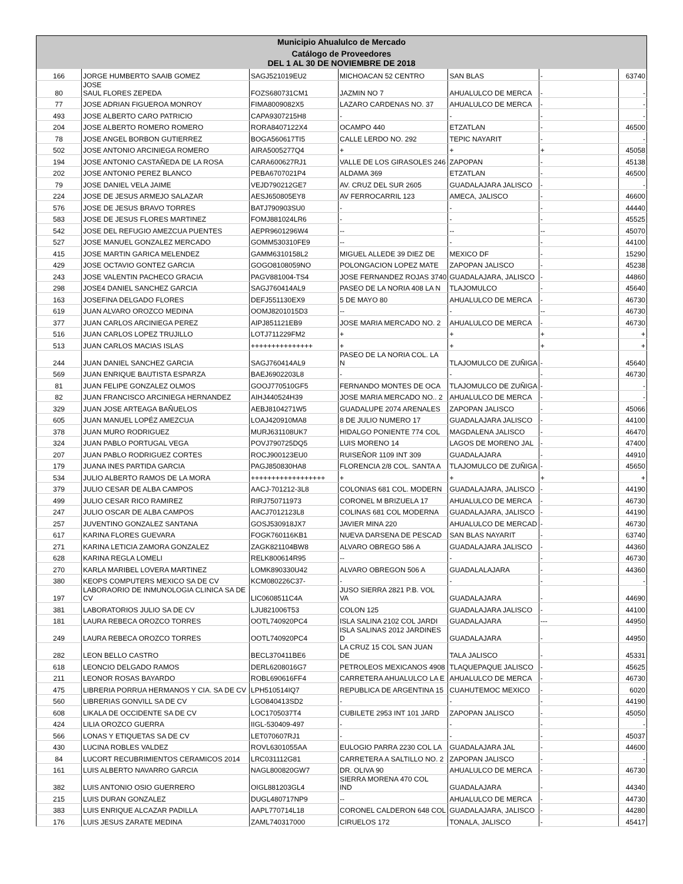| Municipio Ahualulco de Mercado | | | | | | |
| --- | --- | --- | --- | --- | --- | --- |
| Catálogo de Proveedores DEL 1 AL 30 DE NOVIEMBRE DE 2018 | | | | | | |
| 166 | JORGE HUMBERTO SAAIB GOMEZ | SAGJ521019EU2 | MICHOACAN 52 CENTRO | SAN BLAS | - | 63740 |
| 80 | JOSE SAUL FLORES ZEPEDA | FOZS680731CM1 | JAZMIN NO 7 | AHUALULCO DE MERCA | - | - |
| 77 | JOSE ADRIAN FIGUEROA MONROY | FIMA8009082X5 | LAZARO CARDENAS NO. 37 | AHUALULCO DE MERCA | - | - |
| 493 | JOSE ALBERTO CARO PATRICIO | CAPA9307215H8 | - | - | - | - |
| 204 | JOSE ALBERTO ROMERO ROMERO | RORA8407122X4 | OCAMPO 440 | ETZATLAN | - | 46500 |
| 78 | JOSE ANGEL BORBON GUTIERREZ | BOGA560617TI5 | CALLE LERDO NO. 292 | TEPIC NAYARIT | - | - |
| 502 | JOSE ANTONIO ARCINIEGA ROMERO | AIRA5005277Q4 | + | + | + | 45058 |
| 194 | JOSE ANTONIO CASTAÑEDA DE LA ROSA | CARA600627RJ1 | VALLE DE LOS GIRASOLES 246 | ZAPOPAN | - | 45138 |
| 202 | JOSE ANTONIO PEREZ BLANCO | PEBA6707021P4 | ALDAMA 369 | ETZATLAN | - | 46500 |
| 79 | JOSE DANIEL VELA JAIME | VEJD790212GE7 | AV. CRUZ DEL SUR 2605 | GUADALAJARA JALISCO | - | - |
| 224 | JOSE DE JESUS ARMEJO SALAZAR | AESJ650805EY8 | AV FERROCARRIL 123 | AMECA, JALISCO | - | 46600 |
| 576 | JOSE DE JESUS BRAVO TORRES | BATJ790903SU0 | - | - | - | 44440 |
| 583 | JOSE DE JESUS FLORES MARTINEZ | FOMJ881024LR6 | - | - | - | 45525 |
| 542 | JOSE DEL REFUGIO AMEZCUA PUENTES | AEPR9601296W4 | -- | -- | -- | 45070 |
| 527 | JOSE MANUEL GONZALEZ MERCADO | GOMM530310FE9 | -- | - | - | 44100 |
| 415 | JOSE MARTIN GARICA MELENDEZ | GAMM6310158L2 | MIGUEL ALLEDE 39 DIEZ DE | MEXICO DF | - | 15290 |
| 429 | JOSE OCTAVIO GONTEZ GARCIA | GOGO8108059NO | POLONGACION LOPEZ MATE | ZAPOPAN JALISCO | - | 45238 |
| 243 | JOSE VALENTIN PACHECO GRACIA | PAGV881004-TS4 | JOSE FERNANDEZ ROJAS 3740 | GUADALAJARA, JALISCO | - | 44860 |
| 298 | JOSE4 DANIEL SANCHEZ GARCIA | SAGJ760414AL9 | PASEO DE LA NORIA 408 LA N | TLAJOMULCO | - | 45640 |
| 163 | JOSEFINA DELGADO FLORES | DEFJ551130EX9 | 5 DE MAYO 80 | AHUALULCO DE MERCA | - | 46730 |
| 619 | JUAN ALVARO OROZCO MEDINA | OOMJ8201015D3 | -- | - | -- | 46730 |
| 377 | JUAN CARLOS ARCINIEGA PEREZ | AIPJ851121EB9 | JOSE MARIA MERCADO NO. 2 | AHUALULCO DE MERCA | - | 46730 |
| 516 | JUAN CARLOS LOPEZ TRUJILLO | LOTJ711229FM2 | + | + | + | + |
| 513 | JUAN CARLOS MACIAS ISLAS | +++++++++++++++ | + | + | + | + |
| 244 | JUAN DANIEL SANCHEZ GARCIA | SAGJ760414AL9 | PASEO DE LA NORIA COL. LA N | TLAJOMULCO DE ZUÑIGA | - | 45640 |
| 569 | JUAN ENRIQUE BAUTISTA ESPARZA | BAEJ6902203L8 | - | - | - | 46730 |
| 81 | JUAN FELIPE GONZALEZ OLMOS | GOOJ770510GF5 | FERNANDO MONTES DE OCA | TLAJOMULCO DE ZUÑIGA | - | - |
| 82 | JUAN FRANCISCO ARCINIEGA HERNANDEZ | AIHJ440524H39 | JOSE MARIA MERCADO NO.. 2 | AHUALULCO DE MERCA | - | - |
| 329 | JUAN JOSE ARTEAGA BAÑUELOS | AEBJ8104271W5 | GUADALUPE 2074 ARENALES | ZAPOPAN JALISCO | - | 45066 |
| 605 | JUAN MANUEL LOPÉZ AMEZCUA | LOAJ420910MA8 | 8 DE JULIO NUMERO 17 | GUADALAJARA JALISCO | - | 44100 |
| 378 | JUAN MURO RODRIGUEZ | MURJ631108UK7 | HIDALGO PONIENTE 774 COL | MAGDALENA JALISCO | - | 46470 |
| 324 | JUAN PABLO PORTUGAL VEGA | POVJ790725DQ5 | LUIS MORENO 14 | LAGOS DE MORENO JAL | - | 47400 |
| 207 | JUAN PABLO RODRIGUEZ CORTES | ROCJ900123EU0 | RUISEÑOR 1109 INT 309 | GUADALAJARA | - | 44910 |
| 179 | JUANA INES PARTIDA GARCIA | PAGJ850830HA8 | FLORENCIA 2/8 COL. SANTA A | TLAJOMULCO DE ZUÑIGA | - | 45650 |
| 534 | JULIO ALBERTO RAMOS DE LA MORA | ++++++++++++++++++ | + | + | + | + |
| 379 | JULIO CESAR DE ALBA CAMPOS | AACJ-701212-3L8 | COLONIAS 681 COL. MODERN | GUADALAJARA, JALISCO | - | 44190 |
| 499 | JULIO CESAR RICO RAMIREZ | RIRJ750711973 | CORONEL M BRIZUELA 17 | AHUALULCO DE MERCA | - | 46730 |
| 247 | JULIO OSCAR DE ALBA CAMPOS | AACJ7012123L8 | COLINAS 681 COL MODERNA | GUADALAJARA, JALISCO | - | 44190 |
| 257 | JUVENTINO GONZALEZ SANTANA | GOSJ530918JX7 | JAVIER MINA 220 | AHUALULCO DE MERCAD | - | 46730 |
| 617 | KARINA FLORES GUEVARA | FOGK760116KB1 | NUEVA DARSENA DE PESCAD | SAN BLAS NAYARIT | - | 63740 |
| 271 | KARINA LETICIA ZAMORA GONZALEZ | ZAGK821104BW8 | ALVARO OBREGO 586 A | GUADALAJARA JALISCO | - | 44360 |
| 628 | KARINA REGLA LOMELI | RELK800614R95 | -- | - | - | 46730 |
| 270 | KARLA MARIBEL LOVERA MARTINEZ | LOMK890330U42 | ALVARO OBREGON 506 A | GUADALALAJARA | - | 44360 |
| 380 | KEOPS COMPUTERS MEXICO SA DE CV | KCM080226C37- | - | - | - | - |
| 197 | LABORAORIO DE INMUNOLOGIA CLINICA SA DE CV | LIC0608511C4A | JUSO SIERRA 2821 P.B. VOL VA | GUADALAJARA | - | 44690 |
| 381 | LABORATORIOS JULIO SA DE CV | LJU821006T53 | COLON 125 | GUADALAJARA JALISCO | - | 44100 |
| 181 | LAURA REBECA OROZCO TORRES | OOTL740920PC4 | ISLA SALINA 2102 COL JARDI | GUADALAJARA | --- | 44950 |
| 249 | LAURA REBECA OROZCO TORRES | OOTL740920PC4 | ISLA SALINAS 2012 JARDINES D | GUADALAJARA | - | 44950 |
| 282 | LEON BELLO CASTRO | BECL370411BE6 | LA CRUZ 15 COL SAN JUAN DE | TALA JALISCO | - | 45331 |
| 618 | LEONCIO DELGADO RAMOS | DERL6208016G7 | PETROLEOS MEXICANOS 4908 | TLAQUEPAQUE JALISCO | - | 45625 |
| 211 | LEONOR ROSAS BAYARDO | ROBL690616FF4 | CARRETERA AHUALULCO LA E | AHUALULCO DE MERCA | - | 46730 |
| 475 | LIBRERIA PORRUA HERMANOS Y CIA. SA DE CV | LPH510514IQ7 | REPUBLICA DE ARGENTINA 15 | CUAHUTEMOC MEXICO | - | 6020 |
| 560 | LIBRERIAS GONVILL SA DE CV | LGO840413SD2 | - | - | - | 44190 |
| 608 | LIKALA DE OCCIDENTE SA DE CV | LOC1705037T4 | CUBILETE 2953 INT 101 JARD | ZAPOPAN JALISCO | - | 45050 |
| 424 | LILIA OROZCO GUERRA | IIGL-530409-497 | - | - | - | - |
| 566 | LONAS Y ETIQUETAS SA DE CV | LET070607RJ1 | - | - | - | 45037 |
| 430 | LUCINA ROBLES VALDEZ | ROVL6301055AA | EULOGIO PARRA 2230 COL LA | GUADALAJARA JAL | - | 44600 |
| 84 | LUCORT RECUBRIMIENTOS CERAMICOS 2014 | LRC031112G81 | CARRETERA A SALTILLO NO. 2 | ZAPOPAN JALISCO | - | - |
| 161 | LUIS ALBERTO NAVARRO GARCIA | NAGL800820GW7 | DR. OLIVA 90 | AHUALULCO DE MERCA | - | 46730 |
| 382 | LUIS ANTONIO OSIO GUERRERO | OIGL881203GL4 | SIERRA MORENA 470 COL IND | GUADALAJARA | - | 44340 |
| 215 | LUIS DURAN GONZALEZ | DUGL480717NP9 | -- | AHUALULCO DE MERCA | - | 44730 |
| 383 | LUIS ENRIQUE ALCAZAR PADILLA | AAPL770714L18 | CORONEL CALDERON 648 COL | GUADALAJARA, JALISCO | - | 44280 |
| 176 | LUIS JESUS ZARATE MEDINA | ZAML740317000 | CIRUELOS 172 | TONALA, JALISCO | - | 45417 |